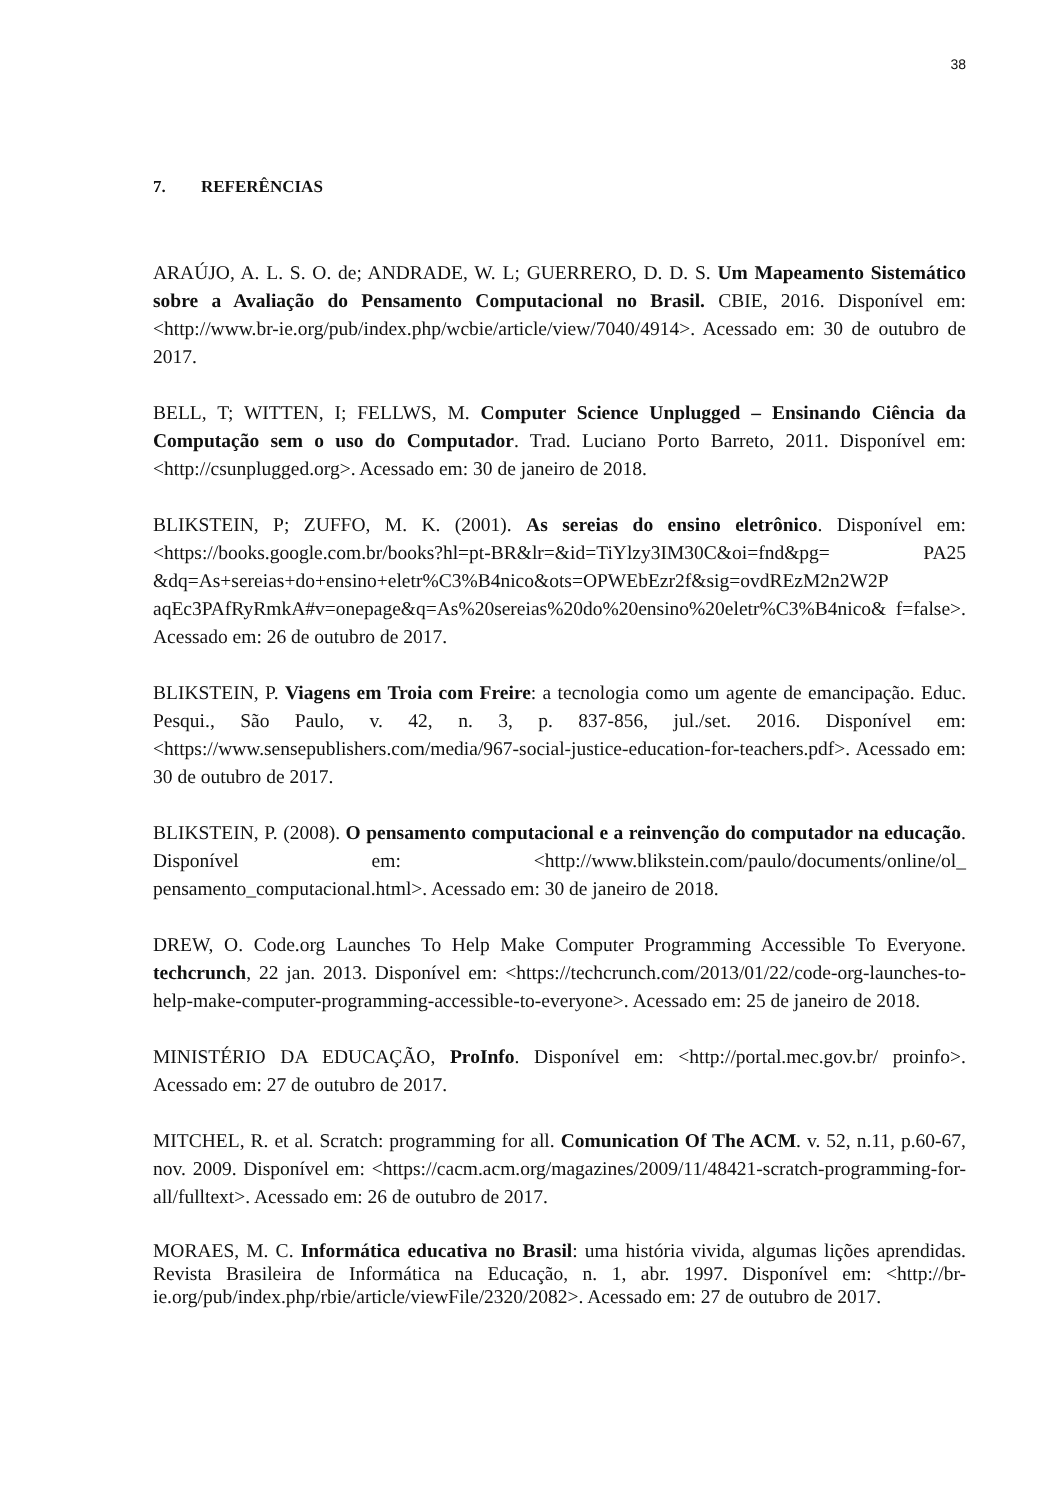38
7. REFERÊNCIAS
ARAÚJO, A. L. S. O. de; ANDRADE, W. L; GUERRERO, D. D. S. Um Mapeamento Sistemático sobre a Avaliação do Pensamento Computacional no Brasil. CBIE, 2016. Disponível em: <http://www.br-ie.org/pub/index.php/wcbie/article/view/7040/4914>. Acessado em: 30 de outubro de 2017.
BELL, T; WITTEN, I; FELLWS, M. Computer Science Unplugged – Ensinando Ciência da Computação sem o uso do Computador. Trad. Luciano Porto Barreto, 2011. Disponível em: <http://csunplugged.org>. Acessado em: 30 de janeiro de 2018.
BLIKSTEIN, P; ZUFFO, M. K. (2001). As sereias do ensino eletrônico. Disponível em: <https://books.google.com.br/books?hl=pt-BR&lr=&id=TiYlzy3IM30C&oi=fnd&pg= PA25 &dq=As+sereias+do+ensino+eletr%C3%B4nico&ots=OPWEbEzr2f&sig=ovdREzM2n2W2P aqEc3PAfRyRmkA#v=onepage&q=As%20sereias%20do%20ensino%20eletr%C3%B4nico& f=false>. Acessado em: 26 de outubro de 2017.
BLIKSTEIN, P. Viagens em Troia com Freire: a tecnologia como um agente de emancipação. Educ. Pesqui., São Paulo, v. 42, n. 3, p. 837-856, jul./set. 2016. Disponível em: <https://www.sensepublishers.com/media/967-social-justice-education-for-teachers.pdf>. Acessado em: 30 de outubro de 2017.
BLIKSTEIN, P. (2008). O pensamento computacional e a reinvenção do computador na educação. Disponível em: <http://www.blikstein.com/paulo/documents/online/ol_ pensamento_computacional.html>. Acessado em: 30 de janeiro de 2018.
DREW, O. Code.org Launches To Help Make Computer Programming Accessible To Everyone. techcrunch, 22 jan. 2013. Disponível em: <https://techcrunch.com/2013/01/22/code-org-launches-to-help-make-computer-programming-accessible-to-everyone>. Acessado em: 25 de janeiro de 2018.
MINISTÉRIO DA EDUCAÇÃO, ProInfo. Disponível em: <http://portal.mec.gov.br/ proinfo>. Acessado em: 27 de outubro de 2017.
MITCHEL, R. et al. Scratch: programming for all. Comunication Of The ACM. v. 52, n.11, p.60-67, nov. 2009. Disponível em: <https://cacm.acm.org/magazines/2009/11/48421-scratch-programming-for-all/fulltext>. Acessado em: 26 de outubro de 2017.
MORAES, M. C. Informática educativa no Brasil: uma história vivida, algumas lições aprendidas. Revista Brasileira de Informática na Educação, n. 1, abr. 1997. Disponível em: <http://br-ie.org/pub/index.php/rbie/article/viewFile/2320/2082>. Acessado em: 27 de outubro de 2017.